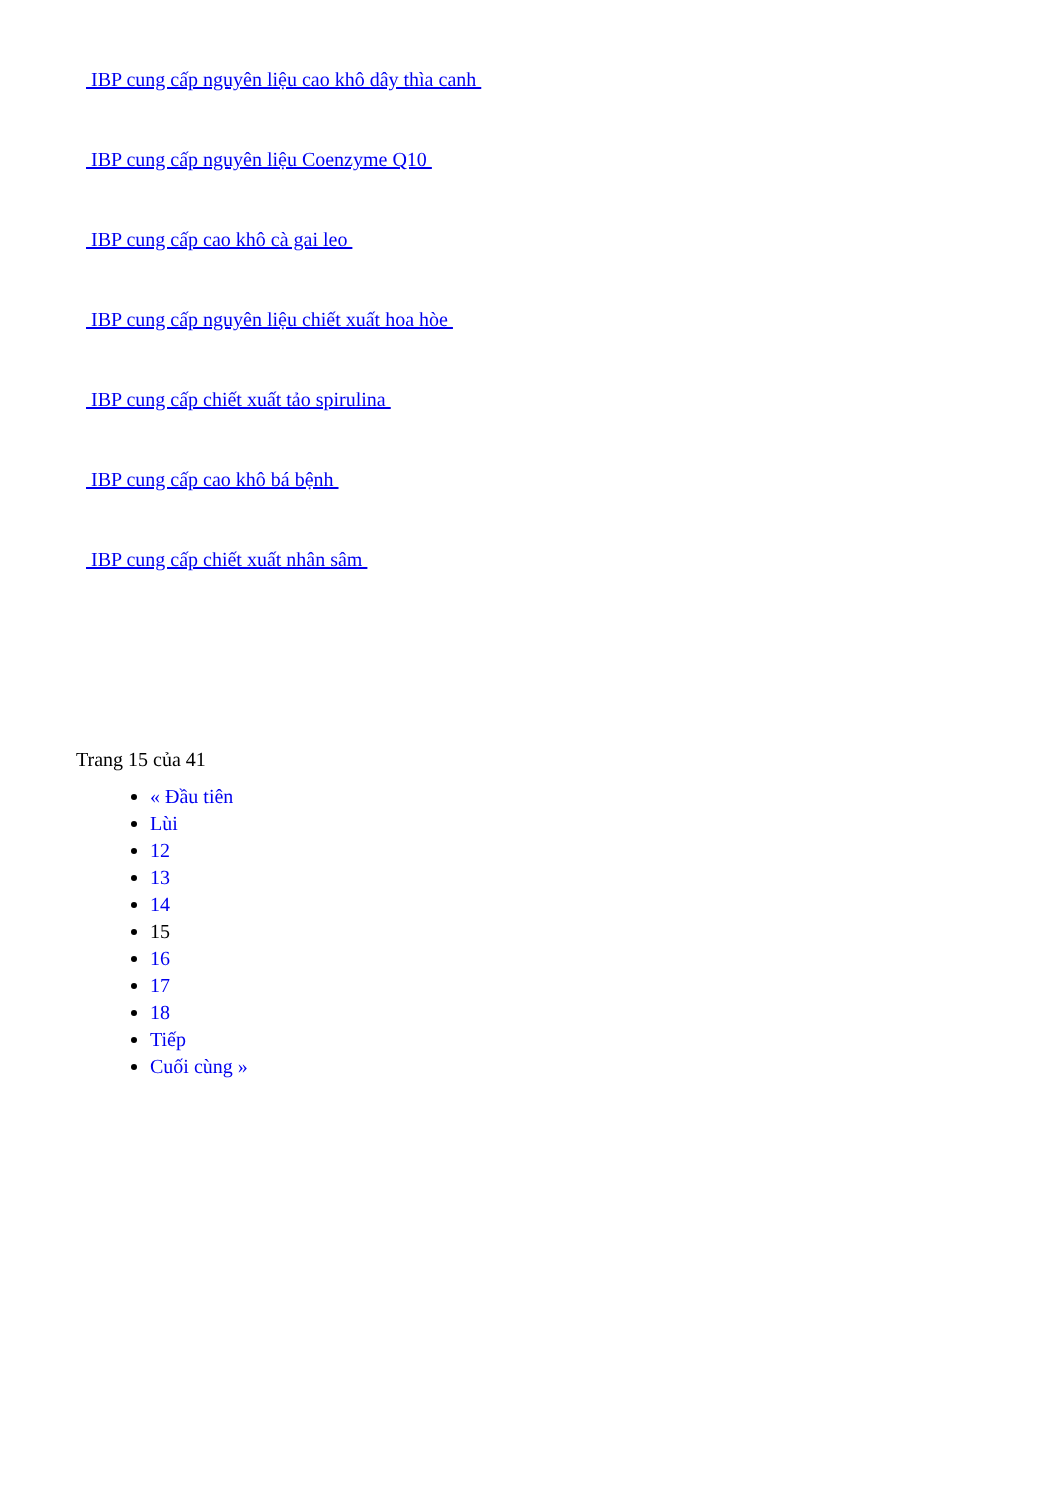IBP cung cấp nguyên liệu cao khô dây thìa canh
IBP cung cấp nguyên liệu Coenzyme Q10
IBP cung cấp cao khô cà gai leo
IBP cung cấp nguyên liệu chiết xuất hoa hòe
IBP cung cấp chiết xuất tảo spirulina
IBP cung cấp cao khô bá bệnh
IBP cung cấp chiết xuất nhân sâm
Trang 15 của 41
« Đầu tiên
Lùi
12
13
14
15
16
17
18
Tiếp
Cuối cùng »